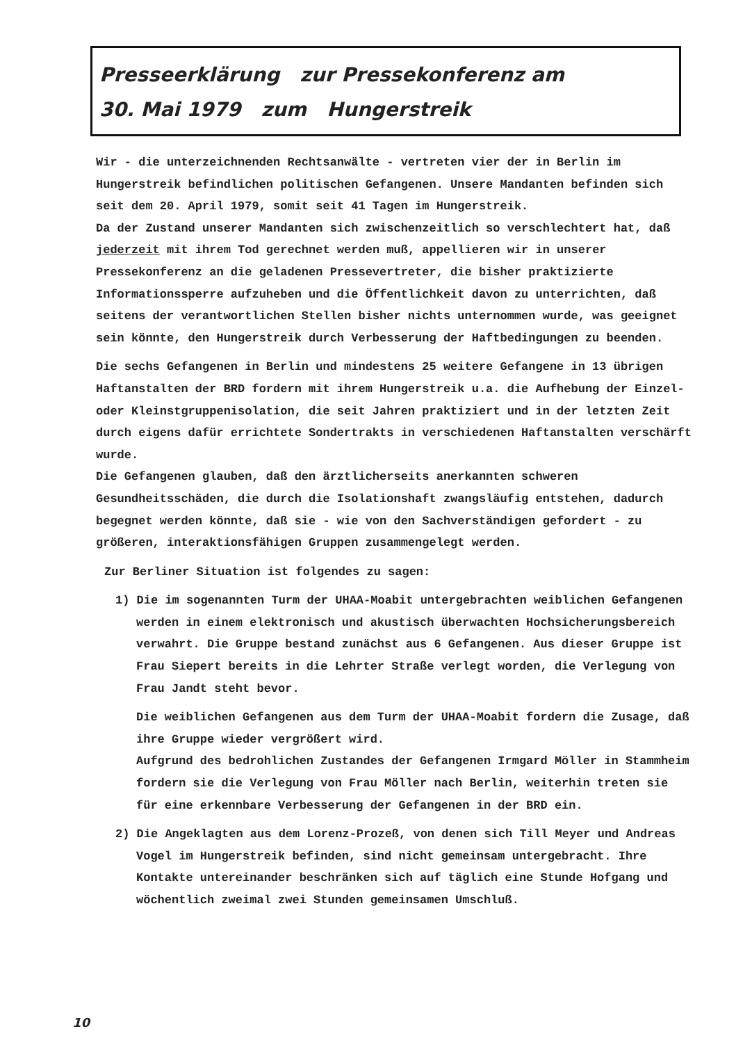Presseerklärung zur Pressekonferenz am
30. Mai 1979 zum Hungerstreik
Wir - die unterzeichnenden Rechtsanwälte - vertreten vier der in Berlin im Hungerstreik befindlichen politischen Gefangenen. Unsere Mandanten befinden sich seit dem 20. April 1979, somit seit 41 Tagen im Hungerstreik.
Da der Zustand unserer Mandanten sich zwischenzeitlich so verschlechtert hat, daß jederzeit mit ihrem Tod gerechnet werden muß, appellieren wir in unserer Pressekonferenz an die geladenen Pressevertreter, die bisher praktizierte Informationssperre aufzuheben und die Öffentlichkeit davon zu unterrichten, daß seitens der verantwortlichen Stellen bisher nichts unternommen wurde, was geeignet sein könnte, den Hungerstreik durch Verbesserung der Haftbedingungen zu beenden.
Die sechs Gefangenen in Berlin und mindestens 25 weitere Gefangene in 13 übrigen Haftanstalten der BRD fordern mit ihrem Hungerstreik u.a. die Aufhebung der Einzel- oder Kleinstgruppenisolation, die seit Jahren praktiziert und in der letzten Zeit durch eigens dafür errichtete Sondertrakts in verschiedenen Haftanstalten verschärft wurde.
Die Gefangenen glauben, daß den ärztlicherseits anerkannten schweren Gesundheitsschäden, die durch die Isolationshaft zwangsläufig entstehen, dadurch begegnet werden könnte, daß sie - wie von den Sachverständigen gefordert - zu größeren, interaktionsfähigen Gruppen zusammengelegt werden.
Zur Berliner Situation ist folgendes zu sagen:
1) Die im sogenannten Turm der UHAA-Moabit untergebrachten weiblichen Gefangenen werden in einem elektronisch und akustisch überwachten Hochsicherungsbereich verwahrt. Die Gruppe bestand zunächst aus 6 Gefangenen. Aus dieser Gruppe ist Frau Siepert bereits in die Lehrter Straße verlegt worden, die Verlegung von Frau Jandt steht bevor.
Die weiblichen Gefangenen aus dem Turm der UHAA-Moabit fordern die Zusage, daß ihre Gruppe wieder vergrößert wird.
Aufgrund des bedrohlichen Zustandes der Gefangenen Irmgard Möller in Stammheim fordern sie die Verlegung von Frau Möller nach Berlin, weiterhin treten sie für eine erkennbare Verbesserung der Gefangenen in der BRD ein.
2) Die Angeklagten aus dem Lorenz-Prozeß, von denen sich Till Meyer und Andreas Vogel im Hungerstreik befinden, sind nicht gemeinsam untergebracht. Ihre Kontakte untereinander beschränken sich auf täglich eine Stunde Hofgang und wöchentlich zweimal zwei Stunden gemeinsamen Umschluß.
10